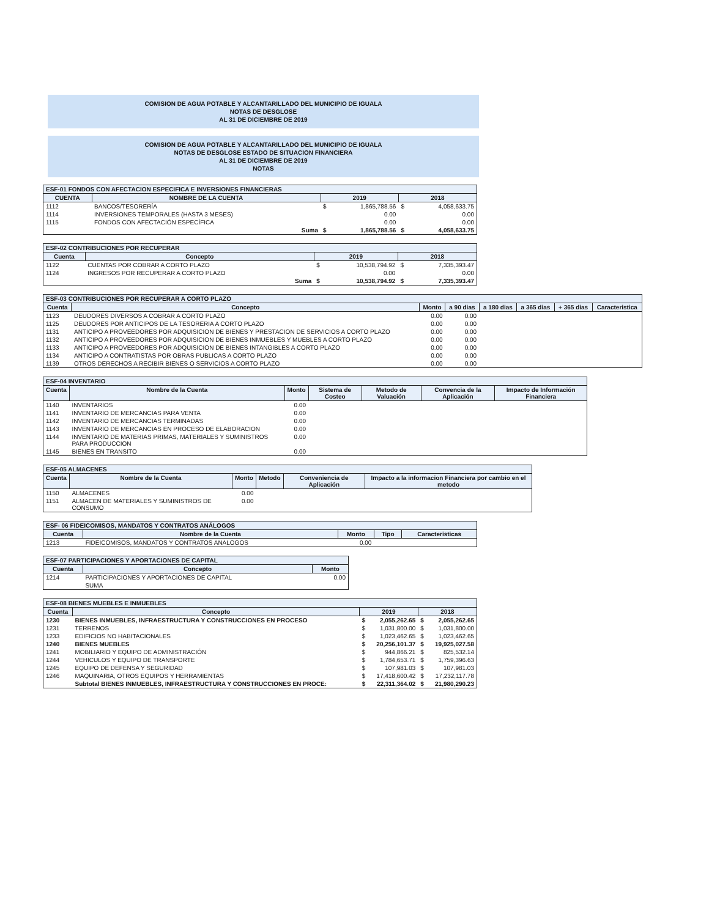COMISION DE AGUA POTABLE Y ALCANTARILLADO DEL MUNICIPIO DE IGUALA
NOTAS DE DESGLOSE
AL 31 DE DICIEMBRE DE 2019
COMISION DE AGUA POTABLE Y ALCANTARILLADO DEL MUNICIPIO DE IGUALA
NOTAS DE DESGLOSE ESTADO DE SITUACION FINANCIERA
AL 31 DE DICIEMBRE DE 2019
NOTAS
| ESF-01 FONDOS CON AFECTACION ESPECIFICA E INVERSIONES FINANCIERAS | | | | | |
| CUENTA | NOMBRE DE LA CUENTA | 2019 | | 2018 | |
| 1112 | BANCOS/TESORERÍA | $ | 1,865,788.56 | $ | 4,058,633.75 |
| 1114 | INVERSIONES TEMPORALES (HASTA 3 MESES) | | 0.00 | | 0.00 |
| 1115 | FONDOS CON AFECTACIÓN ESPECÍFICA | | 0.00 | | 0.00 |
| | Suma | $ | 1,865,788.56 | $ | 4,058,633.75 |
| ESF-02 CONTRIBUCIONES POR RECUPERAR | | | | | |
| Cuenta | Concepto | 2019 | | 2018 | |
| 1122 | CUENTAS POR COBRAR A CORTO PLAZO | $ | 10,538,794.92 | $ | 7,335,393.47 |
| 1124 | INGRESOS POR RECUPERAR A CORTO PLAZO | | 0.00 | | 0.00 |
| | Suma | $ | 10,538,794.92 | $ | 7,335,393.47 |
| ESF-03 CONTRIBUCIONES POR RECUPERAR A CORTO PLAZO | | | | | | | |
| Cuenta | Concepto | Monto | a 90 dias | a 180 dias | a 365 dias | + 365 dias | Caracteristica |
| 1123 | DEUDORES DIVERSOS A COBRAR A CORTO PLAZO | 0.00 | 0.00 | | | | |
| 1125 | DEUDORES POR ANTICIPOS DE LA TESORERIA A CORTO PLAZO | 0.00 | 0.00 | | | | |
| 1131 | ANTICIPO A PROVEEDORES POR ADQUISICION DE BIENES Y PRESTACION DE SERVICIOS A CORTO PLAZO | 0.00 | 0.00 | | | | |
| 1132 | ANTICIPO A PROVEEDORES POR ADQUISICION DE BIENES INMUEBLES Y MUEBLES A CORTO PLAZO | 0.00 | 0.00 | | | | |
| 1133 | ANTICIPO A PROVEEDORES POR ADQUISICION DE BIENES INTANGIBLES A CORTO PLAZO | 0.00 | 0.00 | | | | |
| 1134 | ANTICIPO A CONTRATISTAS POR OBRAS PUBLICAS A CORTO PLAZO | 0.00 | 0.00 | | | | |
| 1139 | OTROS DERECHOS A RECIBIR BIENES O SERVICIOS A CORTO PLAZO | 0.00 | 0.00 | | | | |
| ESF-04 INVENTARIO | | | | | | |
| Cuenta | Nombre de la Cuenta | Monto | Sistema de Costeo | Metodo de Valuación | Convencia de la Aplicación | Impacto de Información Financiera |
| 1140 | INVENTARIOS | 0.00 | | | | |
| 1141 | INVENTARIO DE MERCANCIAS PARA VENTA | 0.00 | | | | |
| 1142 | INVENTARIO DE MERCANCIAS TERMINADAS | 0.00 | | | | |
| 1143 | INVENTARIO DE MERCANCIAS EN PROCESO DE ELABORACION | 0.00 | | | | |
| 1144 | INVENTARIO DE MATERIAS PRIMAS, MATERIALES Y SUMINISTROS PARA PRODUCCION | 0.00 | | | | |
| 1145 | BIENES EN TRANSITO | 0.00 | | | | |
| ESF-05 ALMACENES | | | | | |
| Cuenta | Nombre de la Cuenta | Monto | Metodo | Conveniencia de Aplicación | Impacto a la informacion Financiera por cambio en el metodo |
| 1150 | ALMACENES | 0.00 | | | |
| 1151 | ALMACEN DE MATERIALES Y SUMINISTROS DE CONSUMO | 0.00 | | | |
| ESF- 06 FIDEICOMISOS, MANDATOS Y CONTRATOS ANÁLOGOS | | | | |
| Cuenta | Nombre de la Cuenta | Monto | Tipo | Caracteristicas |
| 1213 | FIDEICOMISOS, MANDATOS Y CONTRATOS ANALOGOS | 0.00 | | |
| ESF-07 PARTICIPACIONES Y APORTACIONES DE CAPITAL | | |
| Cuenta | Concepto | Monto |
| 1214 | PARTICIPACIONES Y APORTACIONES DE CAPITAL | 0.00 |
| | SUMA | |
| ESF-08 BIENES MUEBLES E INMUEBLES | | | | | |
| Cuenta | Concepto | 2019 | | 2018 | |
| 1230 | BIENES INMUEBLES, INFRAESTRUCTURA Y CONSTRUCCIONES EN PROCESO | $ | 2,055,262.65 | $ | 2,055,262.65 |
| 1231 | TERRENOS | $ | 1,031,800.00 | $ | 1,031,800.00 |
| 1233 | EDIFICIOS NO HABITACIONALES | $ | 1,023,462.65 | $ | 1,023,462.65 |
| 1240 | BIENES MUEBLES | $ | 20,256,101.37 | $ | 19,925,027.58 |
| 1241 | MOBILIARIO Y EQUIPO DE ADMINISTRACIÓN | $ | 944,866.21 | $ | 825,532.14 |
| 1244 | VEHICULOS Y EQUIPO DE TRANSPORTE | $ | 1,784,653.71 | $ | 1,759,396.63 |
| 1245 | EQUIPO DE DEFENSA Y SEGURIDAD | $ | 107,981.03 | $ | 107,981.03 |
| 1246 | MAQUINARIA, OTROS EQUIPOS Y HERRAMIENTAS | $ | 17,418,600.42 | $ | 17,232,117.78 |
| | Subtotal BIENES INMUEBLES, INFRAESTRUCTURA Y CONSTRUCCIONES EN PROCE: | $ | 22,311,364.02 | $ | 21,980,290.23 |